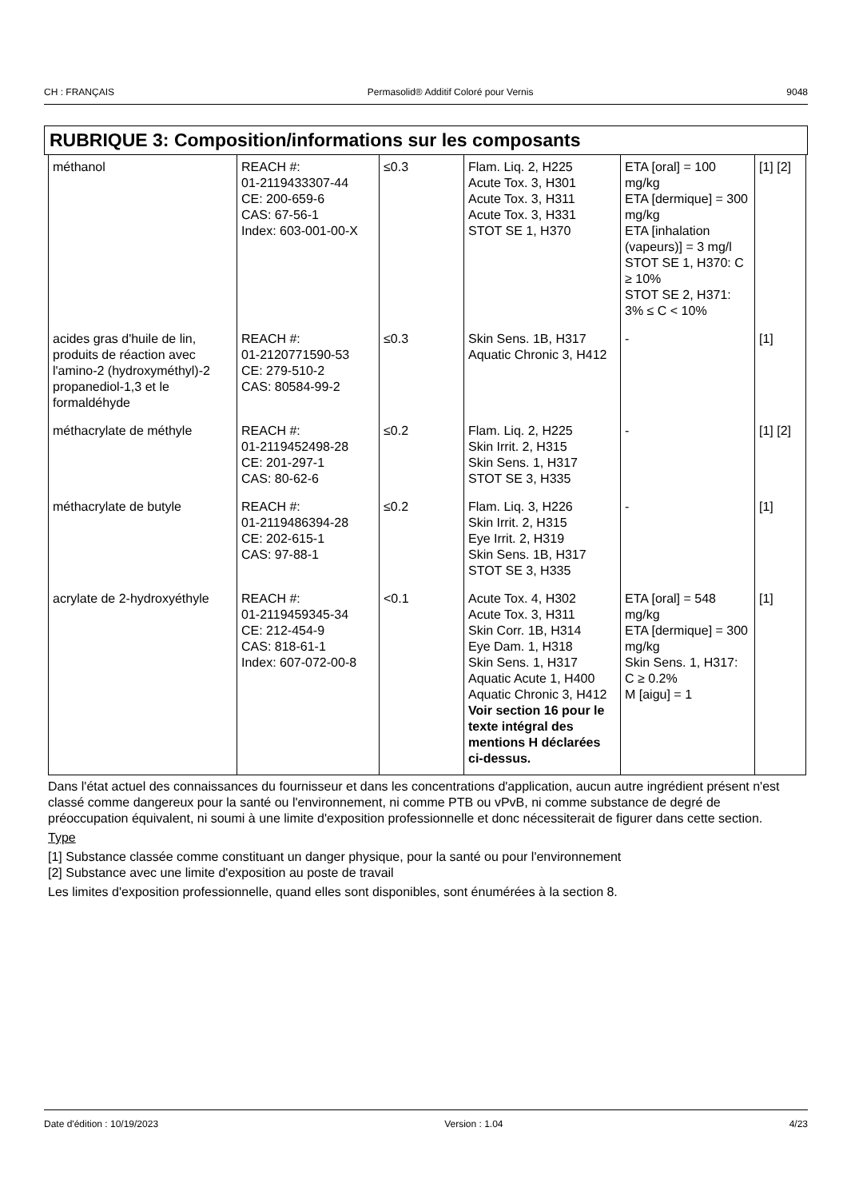CH : FRANÇAIS Permasolid® Additif Coloré pour Vernis 9048
RUBRIQUE 3: Composition/informations sur les composants
| méthanol | REACH #: 01-2119433307-44 CE: 200-659-6 CAS: 67-56-1 Index: 603-001-00-X | ≤0.3 | Flam. Liq. 2, H225 Acute Tox. 3, H301 Acute Tox. 3, H311 Acute Tox. 3, H331 STOT SE 1, H370 | ETA [oral] = 100 mg/kg ETA [dermique] = 300 mg/kg ETA [inhalation (vapeurs)] = 3 mg/l STOT SE 1, H370: C ≥ 10% STOT SE 2, H371: 3% ≤ C < 10% | [1] [2] |
| acides gras d'huile de lin, produits de réaction avec l'amino-2 (hydroxyméthyl)-2 propanediol-1,3 et le formaldéhyde | REACH #: 01-2120771590-53 CE: 279-510-2 CAS: 80584-99-2 | ≤0.3 | Skin Sens. 1B, H317 Aquatic Chronic 3, H412 | - | [1] |
| méthacrylate de méthyle | REACH #: 01-2119452498-28 CE: 201-297-1 CAS: 80-62-6 | ≤0.2 | Flam. Liq. 2, H225 Skin Irrit. 2, H315 Skin Sens. 1, H317 STOT SE 3, H335 | - | [1] [2] |
| méthacrylate de butyle | REACH #: 01-2119486394-28 CE: 202-615-1 CAS: 97-88-1 | ≤0.2 | Flam. Liq. 3, H226 Skin Irrit. 2, H315 Eye Irrit. 2, H319 Skin Sens. 1B, H317 STOT SE 3, H335 | - | [1] |
| acrylate de 2-hydroxyéthyle | REACH #: 01-2119459345-34 CE: 212-454-9 CAS: 818-61-1 Index: 607-072-00-8 | <0.1 | Acute Tox. 4, H302 Acute Tox. 3, H311 Skin Corr. 1B, H314 Eye Dam. 1, H318 Skin Sens. 1, H317 Aquatic Acute 1, H400 Aquatic Chronic 3, H412 Voir section 16 pour le texte intégral des mentions H déclarées ci-dessus. | ETA [oral] = 548 mg/kg ETA [dermique] = 300 mg/kg Skin Sens. 1, H317: C ≥ 0.2% M [aigu] = 1 | [1] |
Dans l'état actuel des connaissances du fournisseur et dans les concentrations d'application, aucun autre ingrédient présent n'est classé comme dangereux pour la santé ou l'environnement, ni comme PTB ou vPvB, ni comme substance de degré de préoccupation équivalent, ni soumi à une limite d'exposition professionnelle et donc nécessiterait de figurer dans cette section.
Type
[1] Substance classée comme constituant un danger physique, pour la santé ou pour l'environnement
[2] Substance avec une limite d'exposition au poste de travail
Les limites d'exposition professionnelle, quand elles sont disponibles, sont énumérées à la section 8.
Date d'édition : 10/19/2023 Version : 1.04 4/23